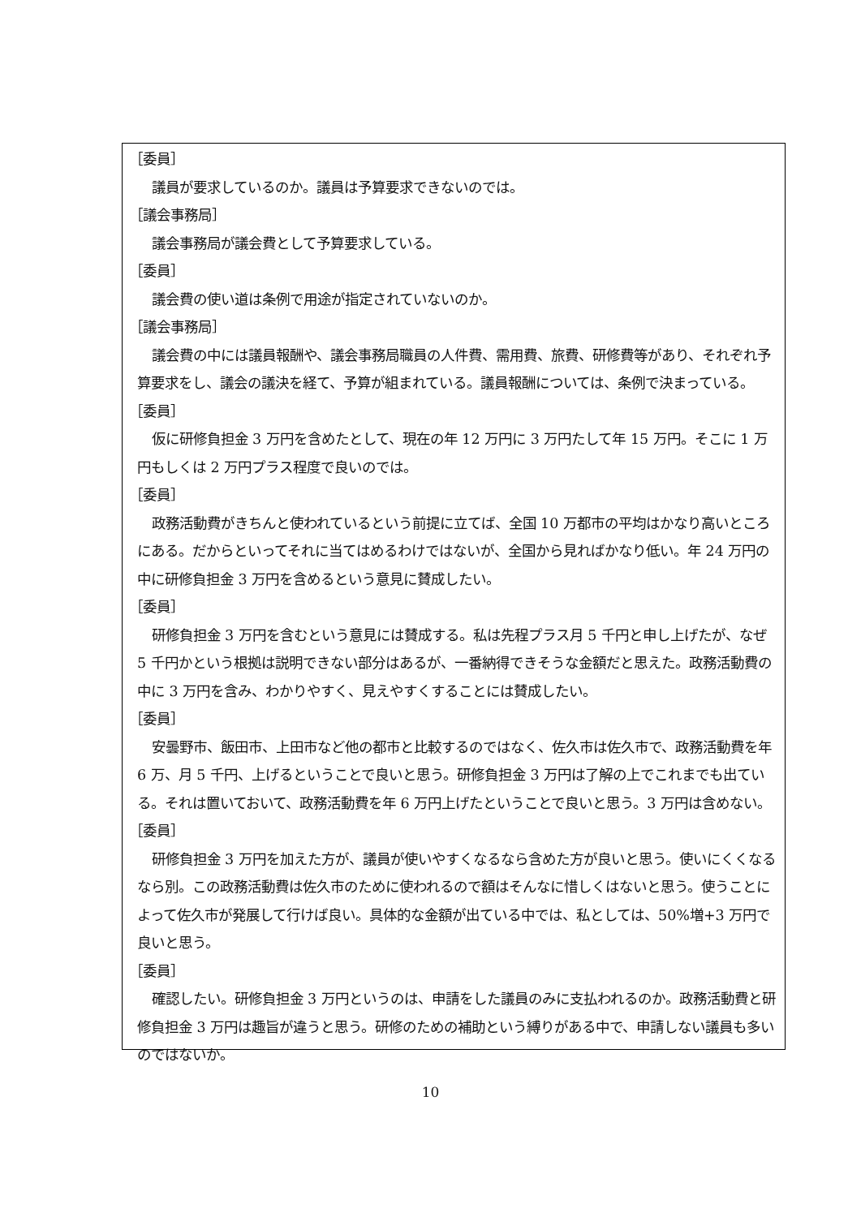［委員］
議員が要求しているのか。議員は予算要求できないのでは。
［議会事務局］
議会事務局が議会費として予算要求している。
［委員］
議会費の使い道は条例で用途が指定されていないのか。
［議会事務局］
議会費の中には議員報酬や、議会事務局職員の人件費、需用費、旅費、研修費等があり、それぞれ予算要求をし、議会の議決を経て、予算が組まれている。議員報酬については、条例で決まっている。
［委員］
仮に研修負担金 3 万円を含めたとして、現在の年 12 万円に 3 万円たして年 15 万円。そこに 1 万円もしくは 2 万円プラス程度で良いのでは。
［委員］
政務活動費がきちんと使われているという前提に立てば、全国 10 万都市の平均はかなり高いところにある。だからといってそれに当てはめるわけではないが、全国から見ればかなり低い。年 24 万円の中に研修負担金 3 万円を含めるという意見に賛成したい。
［委員］
研修負担金 3 万円を含むという意見には賛成する。私は先程プラス月 5 千円と申し上げたが、なぜ 5 千円かという根拠は説明できない部分はあるが、一番納得できそうな金額だと思えた。政務活動費の中に 3 万円を含み、わかりやすく、見えやすくすることには賛成したい。
［委員］
安曇野市、飯田市、上田市など他の都市と比較するのではなく、佐久市は佐久市で、政務活動費を年 6 万、月 5 千円、上げるということで良いと思う。研修負担金 3 万円は了解の上でこれまでも出ている。それは置いておいて、政務活動費を年 6 万円上げたということで良いと思う。3 万円は含めない。
［委員］
研修負担金 3 万円を加えた方が、議員が使いやすくなるなら含めた方が良いと思う。使いにくくなるなら別。この政務活動費は佐久市のために使われるので額はそんなに惜しくはないと思う。使うことによって佐久市が発展して行けば良い。具体的な金額が出ている中では、私としては、50%増+3 万円で良いと思う。
［委員］
確認したい。研修負担金 3 万円というのは、申請をした議員のみに支払われるのか。政務活動費と研修負担金 3 万円は趣旨が違うと思う。研修のための補助という縛りがある中で、申請しない議員も多いのではないか。
10